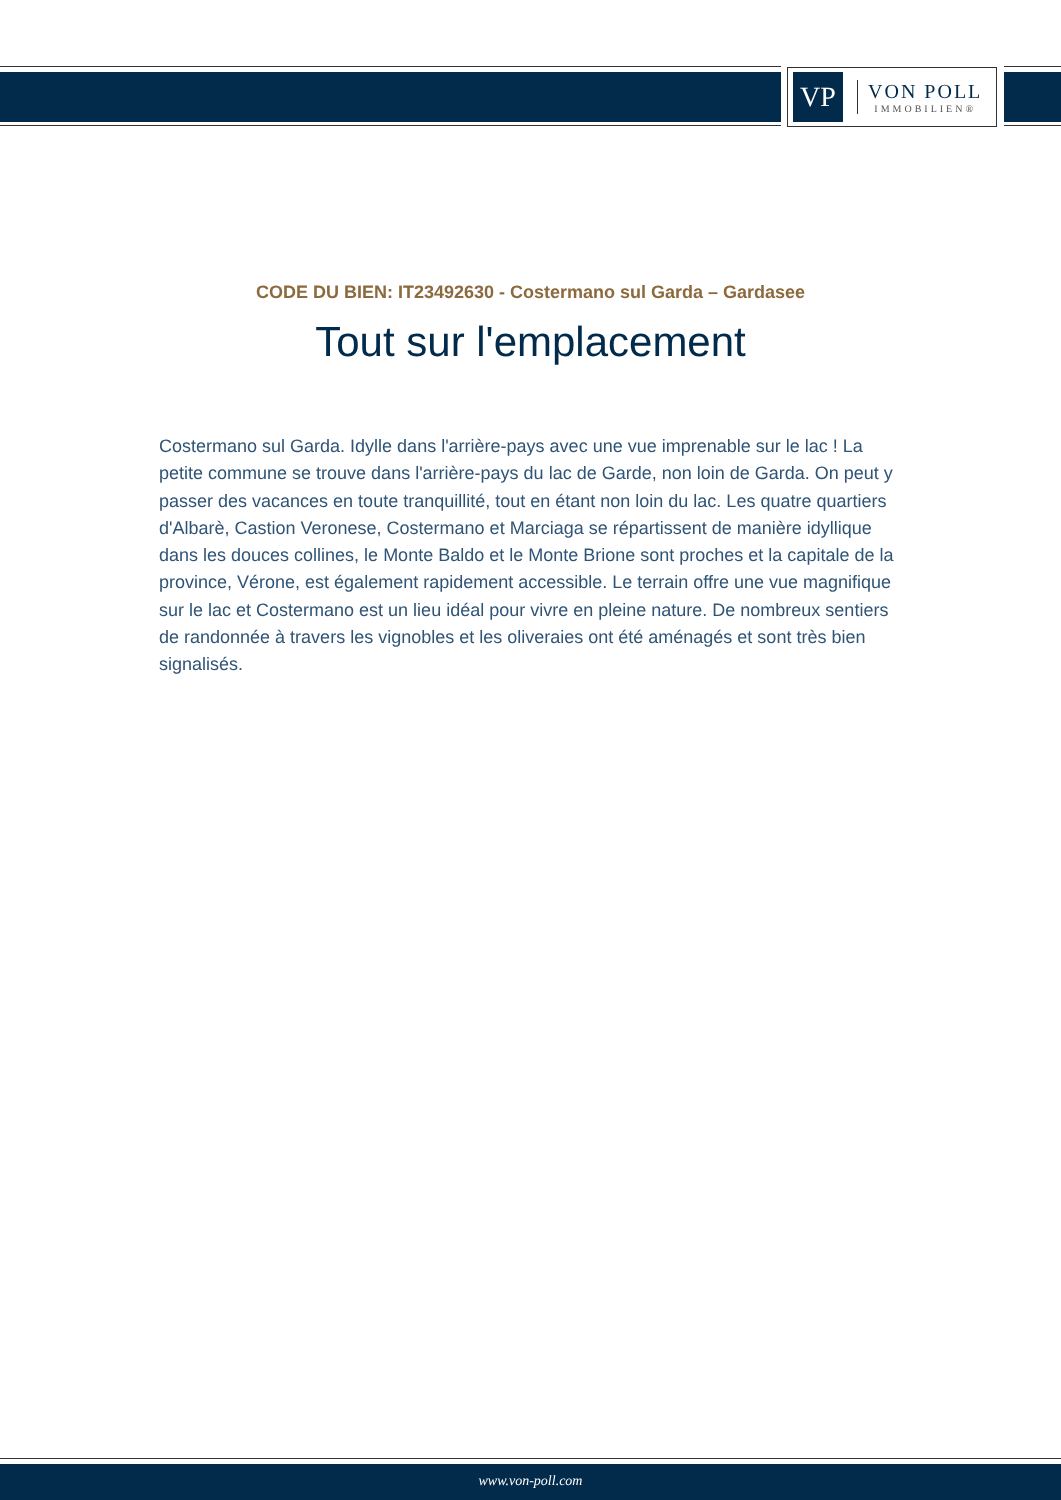VP
VON POLL
IMMOBILIEN®
CODE DU BIEN: IT23492630 - Costermano sul Garda – Gardasee
Tout sur l'emplacement
Costermano sul Garda. Idylle dans l'arrière-pays avec une vue imprenable sur le lac ! La petite commune se trouve dans l'arrière-pays du lac de Garde, non loin de Garda. On peut y passer des vacances en toute tranquillité, tout en étant non loin du lac. Les quatre quartiers d'Albarè, Castion Veronese, Costermano et Marciaga se répartissent de manière idyllique dans les douces collines, le Monte Baldo et le Monte Brione sont proches et la capitale de la province, Vérone, est également rapidement accessible. Le terrain offre une vue magnifique sur le lac et Costermano est un lieu idéal pour vivre en pleine nature. De nombreux sentiers de randonnée à travers les vignobles et les oliveraies ont été aménagés et sont très bien signalisés.
www.von-poll.com